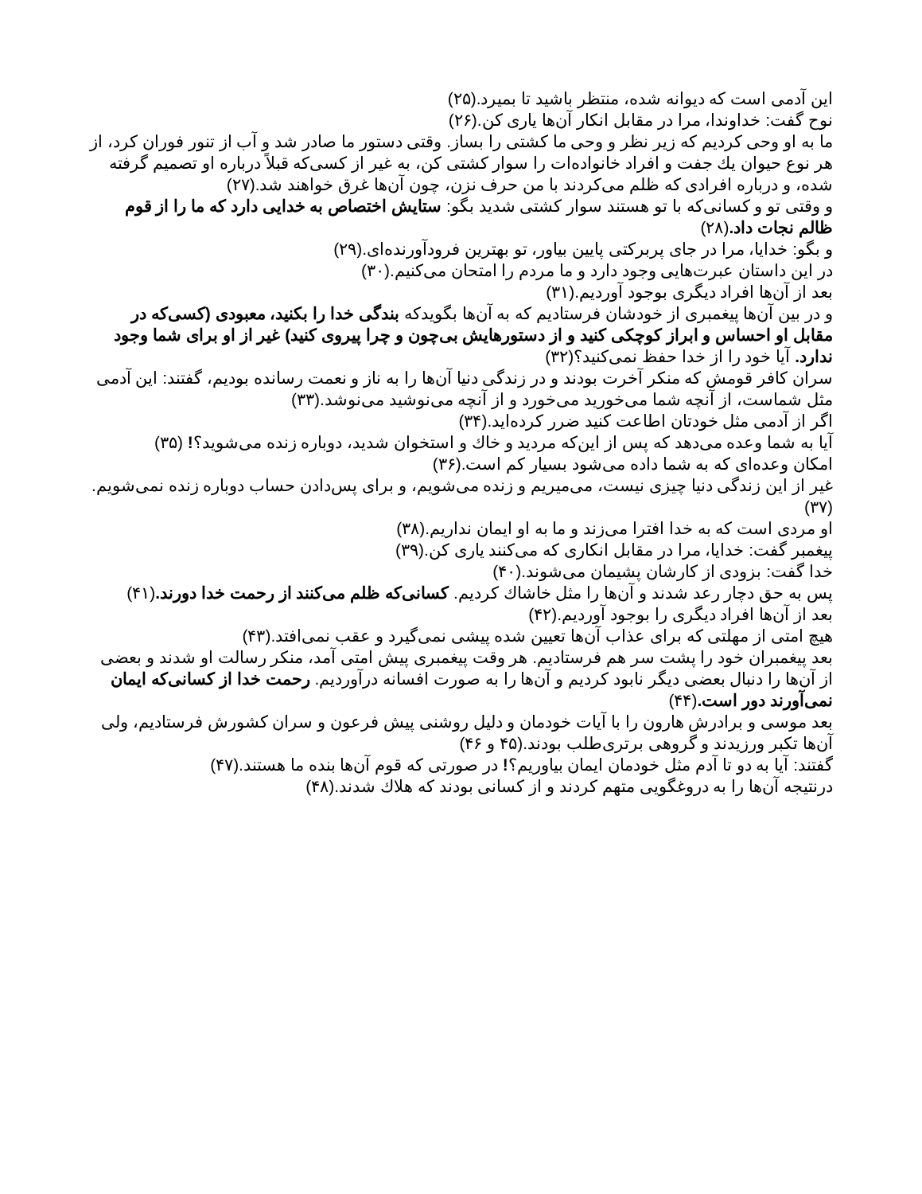این آدمی است که دیوانه شده، منتظر باشید تا بمیرد.(۲۵)
نوح گفت: خداوندا، مرا در مقابل انکار آن‌ها یاری کن.(۲۶)
ما به او وحی کردیم که زیر نظر و وحی ما کشتی را بساز. وقتی دستور ما صادر شد و آب از تنور فوران کرد، از هر نوع حیوان یك جفت و افراد خانواده‌ات را سوار کشتی کن، به غیر از کسی‌که قبلاً درباره او تصمیم گرفته شده، و درباره افرادی که ظلم می‌کردند با من حرف نزن، چون آن‌ها غرق خواهند شد.(۲۷)
و وقتی تو و کسانی‌که با تو هستند سوار کشتی شدید بگو: ستایش اختصاص به خدایی دارد که ما را از قوم ظالم نجات داد.(۲۸)
و بگو: خدایا، مرا در جای پربرکتی پایین بیاور، تو بهترین فرودآورنده‌ای.(۲۹)
در این داستان عبرت‌هایی وجود دارد و ما مردم را امتحان می‌کنیم.(۳۰)
بعد از آن‌ها افراد دیگری بوجود آوردیم.(۳۱)
و در بین آن‌ها پیغمبری از خودشان فرستادیم که به آن‌ها بگویدکه بندگی خدا را بکنید، معبودی (کسی‌که در مقابل او احساس و ابراز کوچکی کنید و از دستورهایش بی‌چون و چرا پیروی کنید) غیر از او برای شما وجود ندارد. آیا خود را از خدا حفظ نمی‌کنید؟(۳۲)
سران کافر قومش که منکر آخرت بودند و در زندگی دنیا آن‌ها را به ناز و نعمت رسانده بودیم، گفتند: این آدمی مثل شماست، از آنچه شما می‌خورید می‌خورد و از آنچه می‌نوشید می‌نوشد.(۳۳)
اگر از آدمی مثل خودتان اطاعت کنید ضرر کرده‌اید.(۳۴)
آیا به شما وعده می‌دهد که پس از این‌که مردید و خاك و استخوان شدید، دوباره زنده می‌شوید؟! (۳۵)
امکان وعده‌ای که به شما داده می‌شود بسیار کم است.(۳۶)
غیر از این زندگی دنیا چیزی نیست، می‌میریم و زنده می‌شویم، و برای پس‌دادن حساب دوباره زنده نمی‌شویم.(۳۷)
او مردی است که به خدا افترا می‌زند و ما به او ایمان نداریم.(۳۸)
پیغمبر گفت: خدایا، مرا در مقابل انکاری که می‌کنند یاری کن.(۳۹)
خدا گفت: بزودی از کارشان پشیمان می‌شوند.(۴۰)
پس به حق دچار رعد شدند و آن‌ها را مثل خاشاك کردیم. کسانی‌که ظلم می‌کنند از رحمت خدا دورند.(۴۱)
بعد از آن‌ها افراد دیگری را بوجود آوردیم.(۴۲)
هیچ امتی از مهلتی که برای عذاب آن‌ها تعیین شده پیشی نمی‌گیرد و عقب نمی‌افتد.(۴۳)
بعد پیغمبران خود را پشت سر هم فرستادیم. هر وقت پیغمبری پیش امتی آمد، منکر رسالت او شدند و بعضی از آن‌ها را دنبال بعضی دیگر نابود کردیم و آن‌ها را به صورت افسانه درآوردیم. رحمت خدا از کسانی‌که ایمان نمی‌آورند دور است.(۴۴)
بعد موسی و برادرش هارون را با آیات خودمان و دلیل روشنی پیش فرعون و سران کشورش فرستادیم، ولی آن‌ها تکبر ورزیدند و گروهی برتری‌طلب بودند.(۴۵ و ۴۶)
گفتند: آیا به دو تا آدم مثل خودمان ایمان بیاوریم؟! در صورتی که قوم آن‌ها بنده ما هستند.(۴۷)
درنتیجه آن‌ها را به دروغگویی متهم کردند و از کسانی بودند که هلاك شدند.(۴۸)